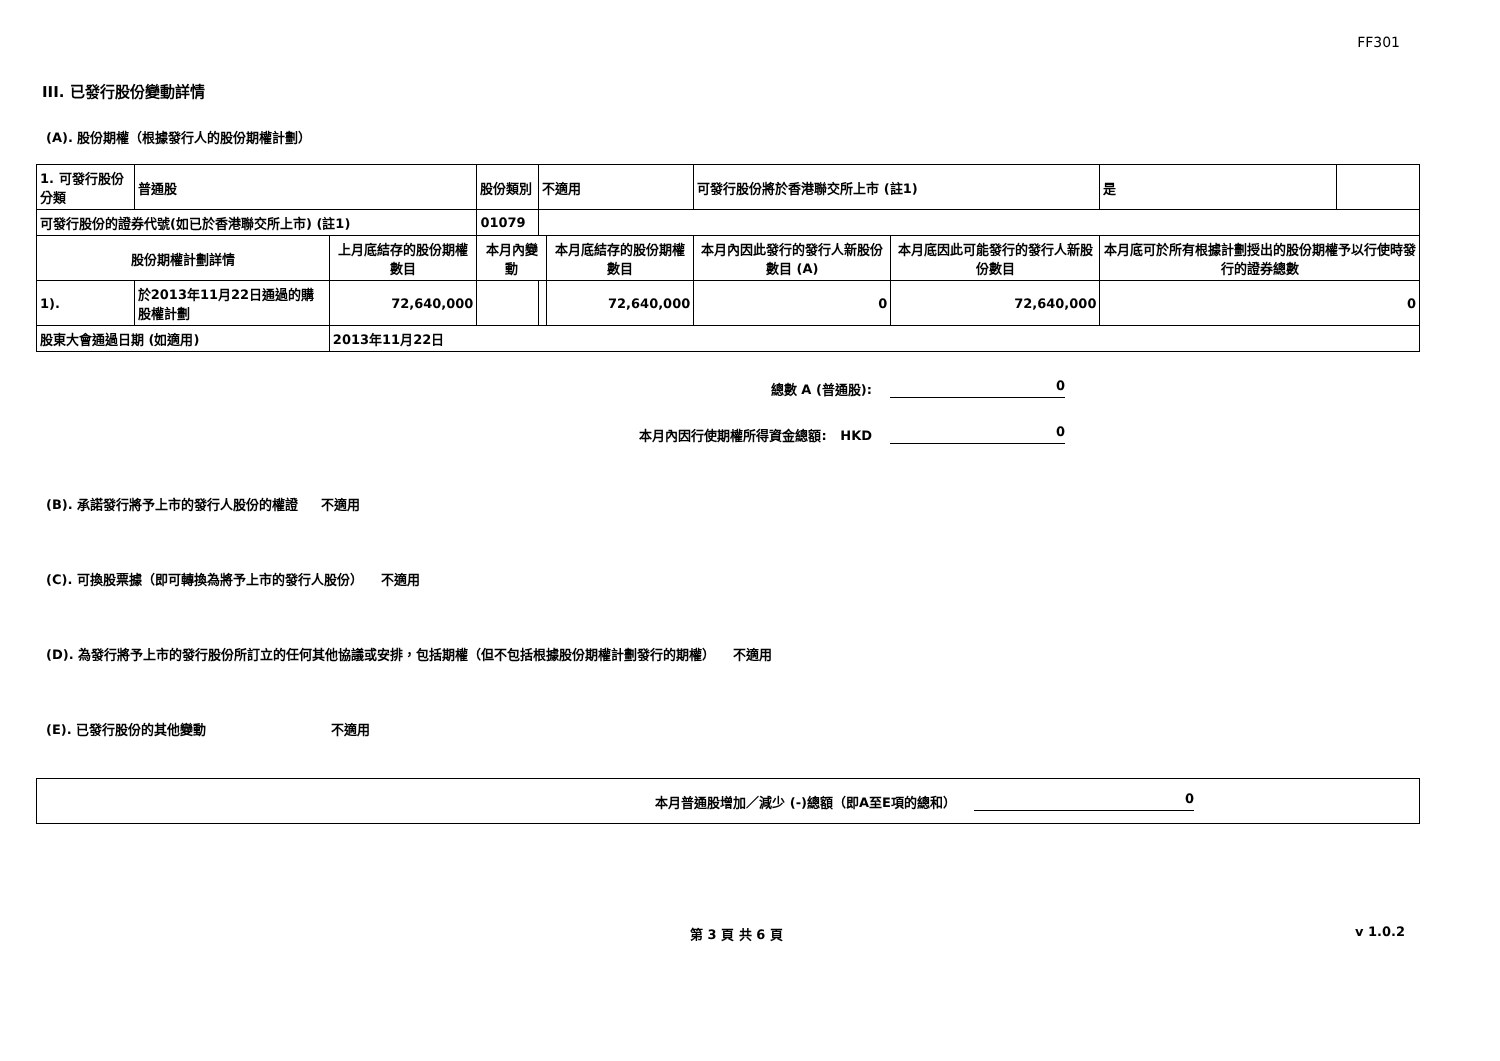FF301
III. 已發行股份變動詳情
(A). 股份期權（根據發行人的股份期權計劃）
| 1. 可發行股份分類 | 普通股 | | 股份類別 | 不適用 | | 可發行股份將於香港聯交所上市 (註1) | | 是 | |
| 可發行股份的證券代號(如已於香港聯交所上市) (註1) | | | 01079 | | | | | | |
| 股份期權計劃詳情 | | 上月底結存的股份期權數目 | 本月內變動 | | 本月底結存的股份期權數目 | 本月內因此發行的發行人新股份數目 (A) | 本月底因此可能發行的發行人新股份數目 | 本月底可於所有根據計劃授出的股份期權予以行使時發行的證券總數 | |
| 1). | 於2013年11月22日通過的購股權計劃 | 72,640,000 | | | 72,640,000 | 0 | 72,640,000 | 0 | |
| 股東大會通過日期 (如適用) | | 2013年11月22日 | | | | | | | |
總數 A (普通股): 0
本月內因行使期權所得資金總額: HKD 0
(B). 承諾發行將予上市的發行人股份的權證 不適用
(C). 可換股票據（即可轉換為將予上市的發行人股份） 不適用
(D). 為發行將予上市的發行股份所訂立的任何其他協議或安排，包括期權（但不包括根據股份期權計劃發行的期權） 不適用
(E). 已發行股份的其他變動 不適用
本月普通股增加／減少 (-)總額（即A至E項的總和） 0
第 3 頁 共 6 頁 v 1.0.2